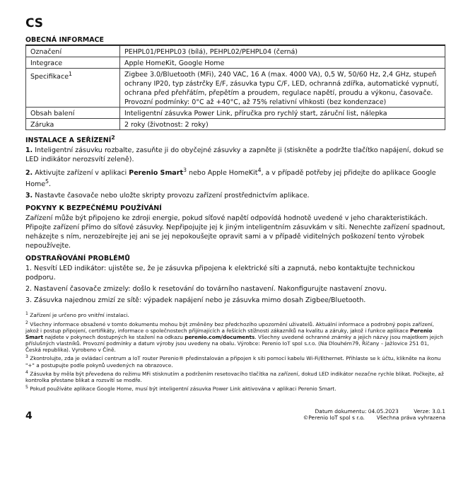CS
OBECNÁ INFORMACE
| Označení | PEHPL01/PEHPL03 (bílá), PEHPL02/PEHPL04 (černá) |
| Integrace | Apple HomeKit, Google Home |
| Specifikace<sup>1</sup> | Zigbee 3.0/Bluetooth (MFi), 240 VAC, 16 A (max. 4000 VA), 0,5 W, 50/60 Hz, 2,4 GHz, stupeň ochrany IP20, typ zástrčky E/F, zásuvka typu C/F, LED, ochranná zdířka, automatické vypnutí, ochrana před přehřátím, přepětím a proudem, regulace napětí, proudu a výkonu, časovače. Provozní podmínky: 0°C až +40°C, až 75% relativní vlhkosti (bez kondenzace) |
| Obsah balení | Inteligentní zásuvka Power Link, příručka pro rychlý start, záruční list, nálepka |
| Záruka | 2 roky (životnost: 2 roky) |
INSTALACE A SEŘÍZENÍ<sup>2</sup>
1. Inteligentní zásuvku rozbalte, zasuňte ji do obyčejné zásuvky a zapněte ji (stiskněte a podržte tlačítko napájení, dokud se LED indikátor nerozsvítí zeleně).
2. Aktivujte zařízení v aplikaci Perenio Smart<sup>3</sup> nebo Apple HomeKit<sup>4</sup>, a v případě potřeby jej přidejte do aplikace Google Home<sup>5</sup>.
3. Nastavte časovače nebo uložte skripty provozu zařízení prostřednictvím aplikace.
POKYNY K BEZPEČNÉMU POUŽÍVÁNÍ
Zařízení může být připojeno ke zdroji energie, pokud síťové napětí odpovídá hodnotě uvedené v jeho charakteristikách. Připojte zařízení přímo do síťové zásuvky. Nepřipojujte jej k jiným inteligentním zásuvkám v síti. Nenechte zařízení spadnout, neházejte s ním, nerozebírejte jej ani se jej nepokoušejte opravit sami a v případě viditelných poškození tento výrobek nepoužívejte.
ODSTRAŇOVÁNÍ PROBLÉMŮ
1. Nesvítí LED indikátor: ujistěte se, že je zásuvka připojena k elektrické síti a zapnutá, nebo kontaktujte technickou podporu.
2. Nastavení časovače zmizely: došlo k resetování do továrního nastavení. Nakonfigurujte nastavení znovu.
3. Zásuvka najednou zmizí ze sítě: výpadek napájení nebo je zásuvka mimo dosah Zigbee/Bluetooth.
<sup>1</sup> Zařízení je určeno pro vnitřní instalaci.
<sup>2</sup> Všechny informace obsažené v tomto dokumentu mohou být změněny bez předchozího upozornění uživatelů. Aktuální informace a podrobný popis zařízení, jakož i postup připojení, certifikáty, informace o společnostech přijímajících a řešících stížnosti zákazníků na kvalitu a záruky, jakož i funkce aplikace Perenio Smart najdete v pokynech dostupných ke stažení na odkazu perenio.com/documents. Všechny uvedené ochranné známky a jejich názvy jsou majetkem jejich příslušných vlastníků. Provozní podmínky a datum výroby jsou uvedeny na obalu. Výrobce: Perenio IoT spol s.r.o. (Na Dlouhém79, Říčany – Jažlovice 251 01, Česká republika). Vyrobeno v Číně.
<sup>3</sup> Zkontrolujte, zda je ovládací centrum a IoT router Perenio® předinstalován a připojen k síti pomocí kabelu Wi-Fi/Ethernet. Přihlaste se k účtu, klikněte na ikonu "+" a postupujte podle pokynů uvedených na obrazovce.
<sup>4</sup> Zásuvka by měla být převedena do režimu MFi stisknutím a podržením resetovacího tlačítka na zařízení, dokud LED indikátor nezačne rychle blikat. Počkejte, až kontrolka přestane blikat a rozsvítí se modře.
<sup>5</sup> Pokud používáte aplikace Google Home, musí být inteligentní zásuvka Power Link aktivována v aplikaci Perenio Smart.
4
Datum dokumentu: 04.05.2023 Verze: 3.0.1
©Perenio IoT spol s r.o. Všechna práva vyhrazena